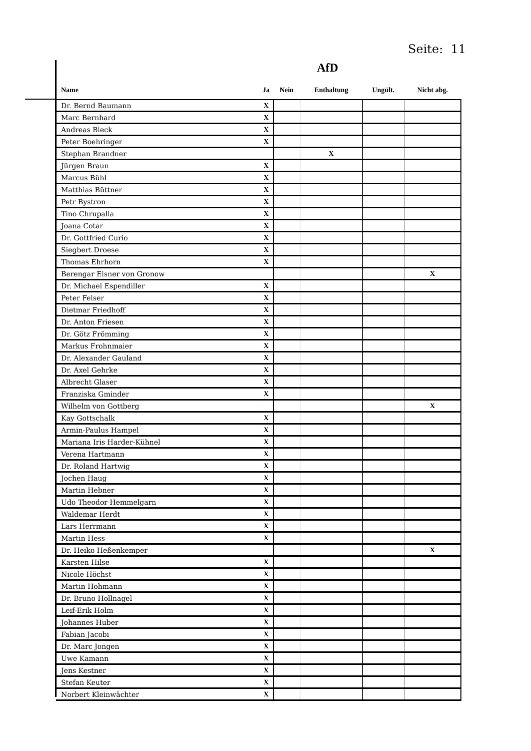Seite: 11
AfD
| Name | Ja | Nein | Enthaltung | Ungült. | Nicht abg. |
| --- | --- | --- | --- | --- | --- |
| Dr. Bernd Baumann | X | | | | |
| Marc Bernhard | X | | | | |
| Andreas Bleck | X | | | | |
| Peter Boehringer | X | | | | |
| Stephan Brandner | | | X | | |
| Jürgen Braun | X | | | | |
| Marcus Bühl | X | | | | |
| Matthias Büttner | X | | | | |
| Petr Bystron | X | | | | |
| Tino Chrupalla | X | | | | |
| Joana Cotar | X | | | | |
| Dr. Gottfried Curio | X | | | | |
| Siegbert Droese | X | | | | |
| Thomas Ehrhorn | X | | | | |
| Berengar Elsner von Gronow | | | | | X |
| Dr. Michael Espendiller | X | | | | |
| Peter Felser | X | | | | |
| Dietmar Friedhoff | X | | | | |
| Dr. Anton Friesen | X | | | | |
| Dr. Götz Frömming | X | | | | |
| Markus Frohnmaier | X | | | | |
| Dr. Alexander Gauland | X | | | | |
| Dr. Axel Gehrke | X | | | | |
| Albrecht Glaser | X | | | | |
| Franziska Gminder | X | | | | |
| Wilhelm von Gottberg | | | | | X |
| Kay Gottschalk | X | | | | |
| Armin-Paulus Hampel | X | | | | |
| Mariana Iris Harder-Kühnel | X | | | | |
| Verena Hartmann | X | | | | |
| Dr. Roland Hartwig | X | | | | |
| Jochen Haug | X | | | | |
| Martin Hebner | X | | | | |
| Udo Theodor Hemmelgarn | X | | | | |
| Waldemar Herdt | X | | | | |
| Lars Herrmann | X | | | | |
| Martin Hess | X | | | | |
| Dr. Heiko Heßenkemper | | | | | X |
| Karsten Hilse | X | | | | |
| Nicole Höchst | X | | | | |
| Martin Hohmann | X | | | | |
| Dr. Bruno Hollnagel | X | | | | |
| Leif-Erik Holm | X | | | | |
| Johannes Huber | X | | | | |
| Fabian Jacobi | X | | | | |
| Dr. Marc Jongen | X | | | | |
| Uwe Kamann | X | | | | |
| Jens Kestner | X | | | | |
| Stefan Keuter | X | | | | |
| Norbert Kleinwächter | X | | | | |